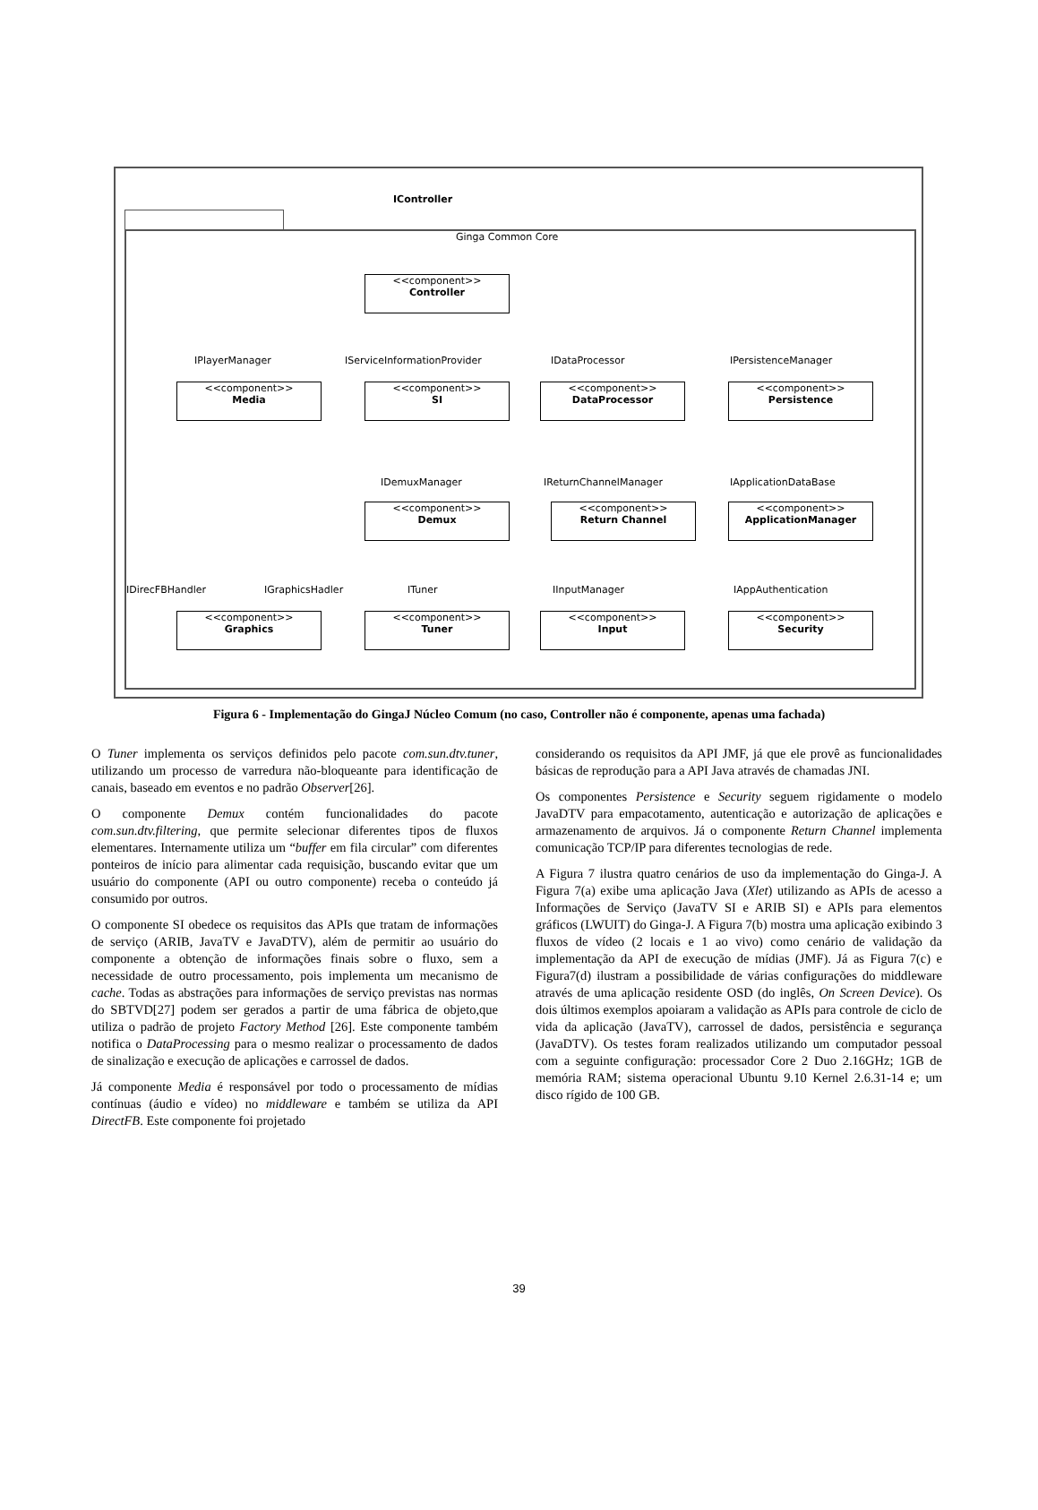IController
Ginga Common Core
<<component>>
Controller
IPlayerManager IServiceInformationProvider IDataProcessor IPersistenceManager
<<component>>
Media
<<component>>
SI
<<component>>
DataProcessor
<<component>>
Persistence
IDemuxManager IReturnChannelManager IApplicationDataBase
<<component>>
Demux
<<component>>
Return Channel
<<component>>
ApplicationManager
IDirecFBHandler IGraphicsHadler ITuner IInputManager IAppAuthentication
<<component>>
Graphics
<<component>>
Tuner
<<component>>
Input
<<component>>
Security
Figura 6 - Implementação do GingaJ Núcleo Comum (no caso, Controller não é componente, apenas uma fachada)
O Tuner implementa os serviços definidos pelo pacote com.sun.dtv.tuner, utilizando um processo de varredura não-bloqueante para identificação de canais, baseado em eventos e no padrão Observer[26].
O componente Demux contém funcionalidades do pacote com.sun.dtv.filtering, que permite selecionar diferentes tipos de fluxos elementares. Internamente utiliza um “buffer em fila circular” com diferentes ponteiros de início para alimentar cada requisição, buscando evitar que um usuário do componente (API ou outro componente) receba o conteúdo já consumido por outros.
O componente SI obedece os requisitos das APIs que tratam de informações de serviço (ARIB, JavaTV e JavaDTV), além de permitir ao usuário do componente a obtenção de informações finais sobre o fluxo, sem a necessidade de outro processamento, pois implementa um mecanismo de cache. Todas as abstrações para informações de serviço previstas nas normas do SBTVD[27] podem ser gerados a partir de uma fábrica de objeto,que utiliza o padrão de projeto Factory Method [26]. Este componente também notifica o DataProcessing para o mesmo realizar o processamento de dados de sinalização e execução de aplicações e carrossel de dados.
Já componente Media é responsável por todo o processamento de mídias contínuas (áudio e vídeo) no middleware e também se utiliza da API DirectFB. Este componente foi projetado
considerando os requisitos da API JMF, já que ele provê as funcionalidades básicas de reprodução para a API Java através de chamadas JNI.
Os componentes Persistence e Security seguem rigidamente o modelo JavaDTV para empacotamento, autenticação e autorização de aplicações e armazenamento de arquivos. Já o componente Return Channel implementa comunicação TCP/IP para diferentes tecnologias de rede.
A Figura 7 ilustra quatro cenários de uso da implementação do Ginga-J. A Figura 7(a) exibe uma aplicação Java (Xlet) utilizando as APIs de acesso a Informações de Serviço (JavaTV SI e ARIB SI) e APIs para elementos gráficos (LWUIT) do Ginga-J. A Figura 7(b) mostra uma aplicação exibindo 3 fluxos de vídeo (2 locais e 1 ao vivo) como cenário de validação da implementação da API de execução de mídias (JMF). Já as Figura 7(c) e Figura7(d) ilustram a possibilidade de várias configurações do middleware através de uma aplicação residente OSD (do inglês, On Screen Device). Os dois últimos exemplos apoiaram a validação as APIs para controle de ciclo de vida da aplicação (JavaTV), carrossel de dados, persistência e segurança (JavaDTV). Os testes foram realizados utilizando um computador pessoal com a seguinte configuração: processador Core 2 Duo 2.16GHz; 1GB de memória RAM; sistema operacional Ubuntu 9.10 Kernel 2.6.31-14 e; um disco rígido de 100 GB.
39